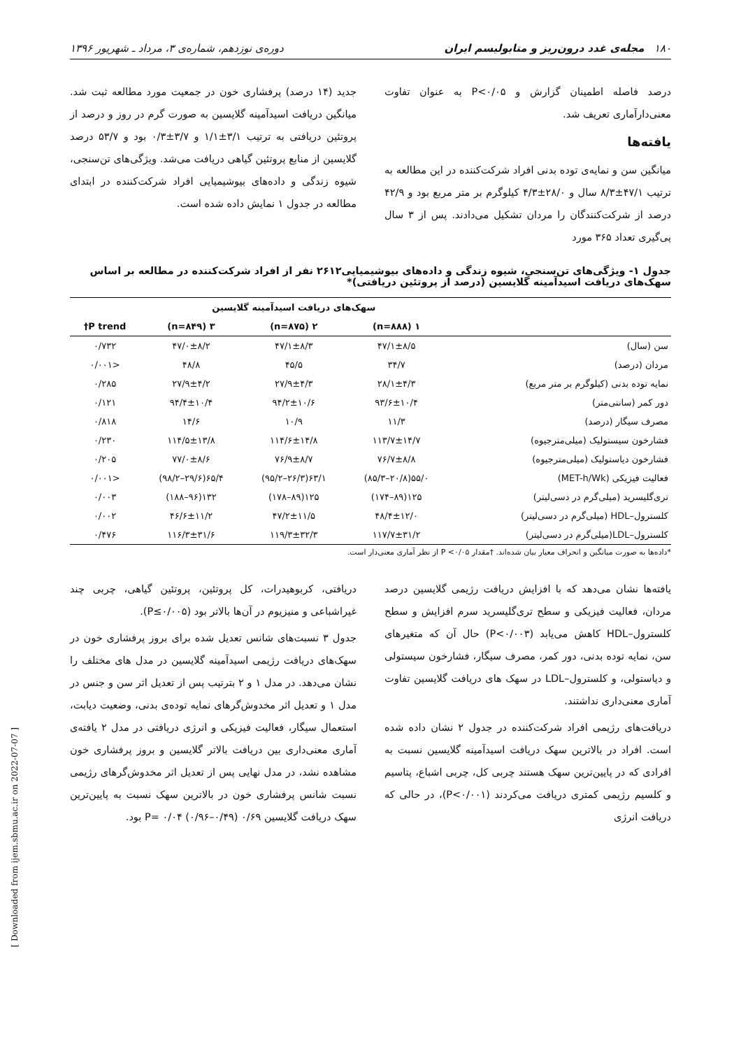۱۸۰ مجله‌ی غدد درون‌ریز و متابولیسم ایران دوره‌ی نوزدهم، شماره‌ی ۳، مرداد ـ شهریور ۱۳۹۶
درصد فاصله اطمینان گزارش و P<۰/۰۵ به عنوان تفاوت معنی‌دارآماری تعریف شد.
یافته‌ها
میانگین سن و نمایه‌ی توده بدنی افراد شرکت‌کننده در این مطالعه به ترتیب ۴۷/۱±۸/۳ سال و ۲۸/۰±۴/۳ کیلوگرم بر متر مربع بود و ۴۲/۹ درصد از شرکت‌کنندگان را مردان تشکیل می‌دادند. پس از ۳ سال پی‌گیری تعداد ۳۶۵ مورد
جدید (۱۴ درصد) پرفشاری خون در جمعیت مورد مطالعه ثبت شد. میانگین دریافت اسیدآمینه گلایسین به صورت گرم در روز و درصد از پروتئین دریافتی به ترتیب ۳/۱±۱/۱ و ۳/۷±۰/۳ بود و ۵۳/۷ درصد گلایسین از منابع پروتئین گیاهی دریافت می‌شد. ویژگی‌های تن‌سنجی، شیوه زندگی و داده‌های بیوشیمیایی افراد شرکت‌کننده در ابتدای مطالعه در جدول ۱ نمایش داده شده است.
جدول ۱- ویژگی‌های تن‌سنجی، شیوه زندگی و داده‌های بیوشیمیایی۲۶۱۲ نفر از افراد شرکت‌کننده در مطالعه بر اساس سهک‌های دریافت اسیدآمینه گلایسین (درصد از پروتئین دریافتی)*
| | سهک‌های دریافت اسیدآمینه گلایسین | | | |
| --- | --- | --- | --- | --- |
| | ۱ (n=۸۸۸) | ۲ (n=۸۷۵) | ۳ (n=۸۴۹) | P trend† |
| سن (سال) | ۴۷/۱±۸/۵ | ۴۷/۱±۸/۳ | ۴۷/۰±۸/۲ | ۰/۷۳۲ |
| مردان (درصد) | ۳۴/۷ | ۴۵/۵ | ۴۸/۸ | <۰/۰۰۱ |
| نمایه توده بدنی (کیلوگرم بر متر مربع) | ۲۸/۱±۴/۳ | ۲۷/۹±۴/۳ | ۲۷/۹±۴/۲ | ۰/۲۸۵ |
| دور کمر (سانتی‌متر) | ۹۳/۶±۱۰/۴ | ۹۴/۲±۱۰/۶ | ۹۴/۴±۱۰/۴ | ۰/۱۲۱ |
| مصرف سیگار (درصد) | ۱۱/۳ | ۱۰/۹ | ۱۴/۶ | ۰/۸۱۸ |
| فشارخون سیستولیک (میلی‌مترجیوه) | ۱۱۳/۷±۱۴/۷ | ۱۱۴/۶±۱۴/۸ | ۱۱۴/۵±۱۳/۸ | ۰/۲۳۰ |
| فشارخون دیاستولیک (میلی‌مترجیوه) | ۷۶/۷±۸/۸ | ۷۶/۹±۸/۷ | ۷۷/۰±۸/۶ | ۰/۲۰۵ |
| فعالیت فیزیکی (MET-h/Wk) | ۵۵/۰(۲۰/۸–۸۵/۳) | ۶۳/۱(۲۶/۳–۹۵/۲) | ۶۵/۴(۲۹/۶–۹۸/۲) | <۰/۰۰۱ |
| تری‌گلیسرید (میلی‌گرم در دسی‌لیتر) | ۱۲۵(۸۹–۱۷۴) | ۱۲۵(۸۹–۱۷۸) | ۱۳۲(۹۶–۱۸۸) | ۰/۰۰۳ |
| کلسترول–HDL (میلی‌گرم در دسی‌لیتر) | ۴۸/۴±۱۲/۰ | ۴۷/۲±۱۱/۵ | ۴۶/۶±۱۱/۲ | ۰/۰۰۲ |
| کلسترول–LDL(میلی‌گرم در دسی‌لیتر) | ۱۱۷/۷±۳۱/۲ | ۱۱۹/۳±۳۲/۳ | ۱۱۶/۳±۳۱/۶ | ۰/۴۷۶ |
*داده‌ها به صورت میانگین و انحراف معیار بیان شده‌اند. †مقدار P <۰/۰۵ از نظر آماری معنی‌دار است.
یافته‌ها نشان می‌دهد که با افزایش دریافت رژیمی گلایسین درصد مردان، فعالیت فیزیکی و سطح تری‌گلیسرید سرم افزایش و سطح کلسترول–HDL کاهش می‌یابد (P<۰/۰۰۳) حال آن که متغیرهای سن، نمایه توده بدنی، دور کمر، مصرف سیگار، فشارخون سیستولی و دیاستولی، و کلسترول–LDL در سهک های دریافت گلایسین تفاوت آماری معنی‌داری نداشتند.
دریافت‌های رژیمی افراد شرکت‌کننده در جدول ۲ نشان داده شده است. افراد در بالاترین سهک دریافت اسیدآمینه گلایسین نسبت به افرادی که در پایین‌ترین سهک هستند چربی کل، چربی اشباع، پتاسیم و کلسیم رژیمی کمتری دریافت می‌کردند (P<۰/۰۰۱)، در حالی که دریافت انرژی
دریافتی، کربوهیدرات، کل پروتئین، پروتئین گیاهی، چربی چند غیراشباعی و منیزیوم در آن‌ها بالاتر بود (P≤۰/۰۰۵).
جدول ۳ نسبت‌های شانس تعدیل شده برای بروز پرفشاری خون در سهک‌های دریافت رژیمی اسیدآمینه گلایسین در مدل های مختلف را نشان می‌دهد. در مدل ۱ و ۲ بترتیب پس از تعدیل اثر سن و جنس در مدل ۱ و تعدیل اثر مخدوش‌گرهای نمایه توده‌ی بدنی، وضعیت دیابت، استعمال سیگار، فعالیت فیزیکی و انرژی دریافتی در مدل ۲ یافته‌ی آماری معنی‌داری بین دریافت بالاتر گلایسین و بروز پرفشاری خون مشاهده نشد، در مدل نهایی پس از تعدیل اثر مخدوش‌گرهای رژیمی نسبت شانس پرفشاری خون در بالاترین سهک نسبت به پایین‌ترین سهک دریافت گلایسین ۰/۶۹ (۰/۴۹–۰/۹۶) P= ۰/۰۴ بود.
[ Downloaded from ijem.sbmu.ac.ir on 2022-07-07 ]